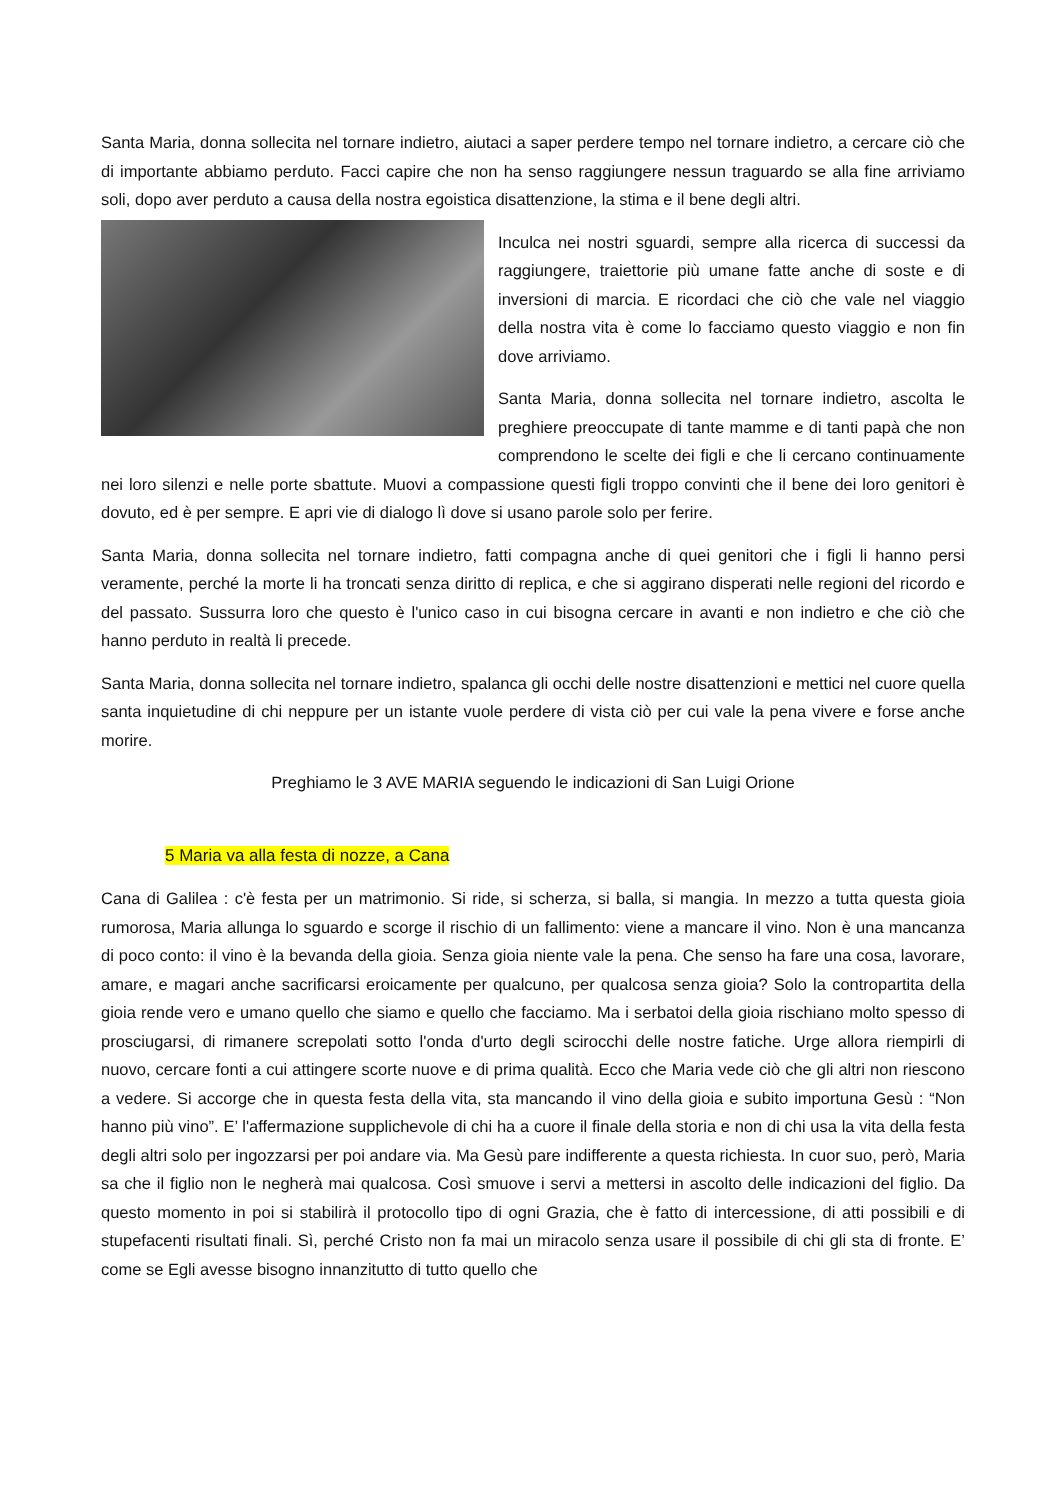Santa Maria, donna sollecita nel tornare indietro, aiutaci a saper perdere tempo nel tornare indietro, a cercare ciò che di importante abbiamo perduto. Facci capire che non ha senso raggiungere nessun traguardo se alla fine arriviamo soli, dopo aver perduto a causa della nostra egoistica disattenzione, la stima e il bene degli altri.
Inculca nei nostri sguardi, sempre alla ricerca di successi da raggiungere, traiettorie più umane fatte anche di soste e di inversioni di marcia. E ricordaci che ciò che vale nel viaggio della nostra vita è come lo facciamo questo viaggio e non fin dove arriviamo.
Santa Maria, donna sollecita nel tornare indietro, ascolta le preghiere preoccupate di tante mamme e di tanti papà che non comprendono le scelte dei figli e che li cercano continuamente nei loro silenzi e nelle porte sbattute. Muovi a compassione questi figli troppo convinti che il bene dei loro genitori è dovuto, ed è per sempre. E apri vie di dialogo lì dove si usano parole solo per ferire.
Santa Maria, donna sollecita nel tornare indietro, fatti compagna anche di quei genitori che i figli li hanno persi veramente, perché la morte li ha troncati senza diritto di replica, e che si aggirano disperati nelle regioni del ricordo e del passato. Sussurra loro che questo è l'unico caso in cui bisogna cercare in avanti e non indietro e che ciò che hanno perduto in realtà li precede.
Santa Maria, donna sollecita nel tornare indietro, spalanca gli occhi delle nostre disattenzioni e mettici nel cuore quella santa inquietudine di chi neppure per un istante vuole perdere di vista ciò per cui vale la pena vivere e forse anche morire.
Preghiamo le 3 AVE MARIA seguendo le indicazioni di San Luigi Orione
5 Maria va alla festa di nozze, a Cana
Cana di Galilea : c'è festa per un matrimonio. Si ride, si scherza, si balla, si mangia. In mezzo a tutta questa gioia rumorosa, Maria allunga lo sguardo e scorge il rischio di un fallimento: viene a mancare il vino. Non è una mancanza di poco conto: il vino è la bevanda della gioia. Senza gioia niente vale la pena. Che senso ha fare una cosa, lavorare, amare, e magari anche sacrificarsi eroicamente per qualcuno, per qualcosa senza gioia? Solo la contropartita della gioia rende vero e umano quello che siamo e quello che facciamo. Ma i serbatoi della gioia rischiano molto spesso di prosciugarsi, di rimanere screpolati sotto l'onda d'urto degli scirocchi delle nostre fatiche. Urge allora riempirli di nuovo, cercare fonti a cui attingere scorte nuove e di prima qualità. Ecco che Maria vede ciò che gli altri non riescono a vedere. Si accorge che in questa festa della vita, sta mancando il vino della gioia e subito importuna Gesù : “Non hanno più vino”. E’ l'affermazione supplichevole di chi ha a cuore il finale della storia e non di chi usa la vita della festa degli altri solo per ingozzarsi per poi andare via. Ma Gesù pare indifferente a questa richiesta. In cuor suo, però, Maria sa che il figlio non le negherà mai qualcosa. Così smuove i servi a mettersi in ascolto delle indicazioni del figlio. Da questo momento in poi si stabilirà il protocollo tipo di ogni Grazia, che è fatto di intercessione, di atti possibili e di stupefacenti risultati finali. Sì, perché Cristo non fa mai un miracolo senza usare il possibile di chi gli sta di fronte. E’ come se Egli avesse bisogno innanzitutto di tutto quello che